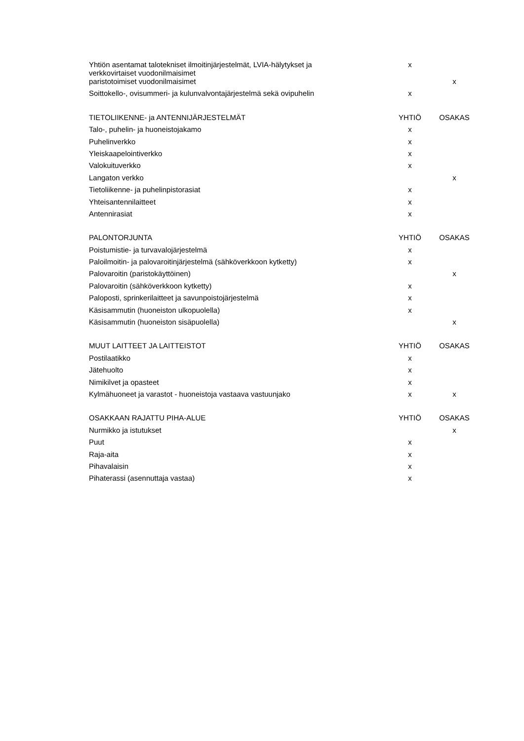| Yhtiön asentamat talotekniset ilmoitinjärjestelmät, LVIA-hälytykset ja verkkovirtaiset vuodonilmaisimet | x | |
| paristotoimiset vuodonilmaisimet | | x |
| Soittokello-, ovisummeri- ja kulunvalvontajärjestelmä sekä ovipuhelin | x | |
| TIETOLIIKENNE- ja ANTENNIJÄRJESTELMÄT | YHTIÖ | OSAKAS |
| Talo-, puhelin- ja huoneistojakamo | x | |
| Puhelinverkko | x | |
| Yleiskaapelointiverkko | x | |
| Valokuituverkko | x | |
| Langaton verkko | | x |
| Tietoliikenne- ja puhelinpistorasiat | x | |
| Yhteisantennilaitteet | x | |
| Antennirasiat | x | |
| PALONTORJUNTA | YHTIÖ | OSAKAS |
| Poistumistie- ja turvavalojärjestelmä | x | |
| Paloilmoitin- ja palovaroitinjärjestelmä (sähköverkkoon kytketty) | x | |
| Palovaroitin (paristokäyttöinen) | | x |
| Palovaroitin (sähköverkkoon kytketty) | x | |
| Paloposti, sprinkerilaitteet ja savunpoistojärjestelmä | x | |
| Käsisammutin (huoneiston ulkopuolella) | x | |
| Käsisammutin (huoneiston sisäpuolella) | | x |
| MUUT LAITTEET JA LAITTEISTOT | YHTIÖ | OSAKAS |
| Postilaatikko | x | |
| Jätehuolto | x | |
| Nimikilvet ja opasteet | x | |
| Kylmähuoneet ja varastot - huoneistoja vastaava vastuunjako | x | x |
| OSAKKAAN RAJATTU PIHA-ALUE | YHTIÖ | OSAKAS |
| Nurmikko ja istutukset | | x |
| Puut | x | |
| Raja-aita | x | |
| Pihavalaisin | x | |
| Pihaterassi (asennuttaja vastaa) | x | |